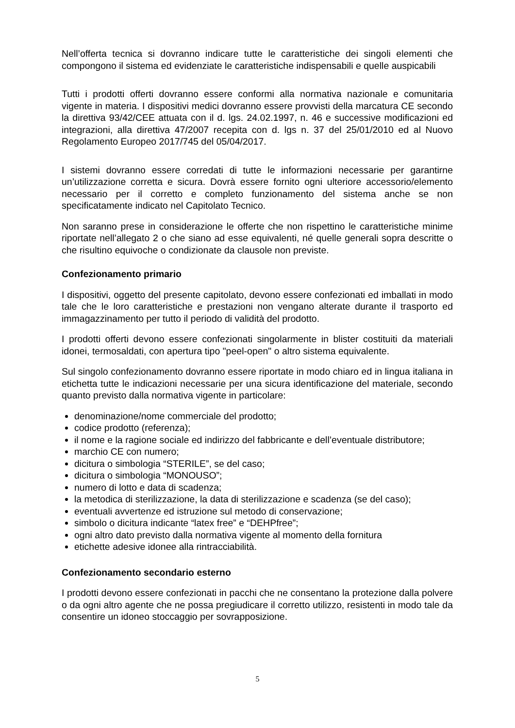Nell’offerta tecnica si dovranno indicare tutte le caratteristiche dei singoli elementi che compongono il sistema ed evidenziate le caratteristiche indispensabili e quelle auspicabili
Tutti i prodotti offerti dovranno essere conformi alla normativa nazionale e comunitaria vigente in materia. I dispositivi medici dovranno essere provvisti della marcatura CE secondo la direttiva 93/42/CEE attuata con il d. lgs. 24.02.1997, n. 46 e successive modificazioni ed integrazioni, alla direttiva 47/2007 recepita con d. lgs n. 37 del 25/01/2010 ed al Nuovo Regolamento Europeo 2017/745 del 05/04/2017.
I sistemi dovranno essere corredati di tutte le informazioni necessarie per garantirne un’utilizzazione corretta e sicura. Dovrà essere fornito ogni ulteriore accessorio/elemento necessario per il corretto e completo funzionamento del sistema anche se non specificatamente indicato nel Capitolato Tecnico.
Non saranno prese in considerazione le offerte che non rispettino le caratteristiche minime riportate nell’allegato 2 o che siano ad esse equivalenti, né quelle generali sopra descritte o che risultino equivoche o condizionate da clausole non previste.
Confezionamento primario
I dispositivi, oggetto del presente capitolato, devono essere confezionati ed imballati in modo tale che le loro caratteristiche e prestazioni non vengano alterate durante il trasporto ed immagazzinamento per tutto il periodo di validità del prodotto.
I prodotti offerti devono essere confezionati singolarmente in blister costituiti da materiali idonei, termosaldati, con apertura tipo "peel-open" o altro sistema equivalente.
Sul singolo confezionamento dovranno essere riportate in modo chiaro ed in lingua italiana in etichetta tutte le indicazioni necessarie per una sicura identificazione del materiale, secondo quanto previsto dalla normativa vigente in particolare:
denominazione/nome commerciale del prodotto;
codice prodotto (referenza);
il nome e la ragione sociale ed indirizzo del fabbricante e dell’eventuale distributore;
marchio CE con numero;
dicitura o simbologia “STERILE”, se del caso;
dicitura o simbologia “MONOUSO”;
numero di lotto e data di scadenza;
la metodica di sterilizzazione, la data di sterilizzazione e scadenza (se del caso);
eventuali avvertenze ed istruzione sul metodo di conservazione;
simbolo o dicitura indicante “latex free” e “DEHPfree”;
ogni altro dato previsto dalla normativa vigente al momento della fornitura
etichette adesive idonee alla rintracciabilità.
Confezionamento secondario esterno
I prodotti devono essere confezionati in pacchi che ne consentano la protezione dalla polvere o da ogni altro agente che ne possa pregiudicare il corretto utilizzo, resistenti in modo tale da consentire un idoneo stoccaggio per sovrapposizione.
5